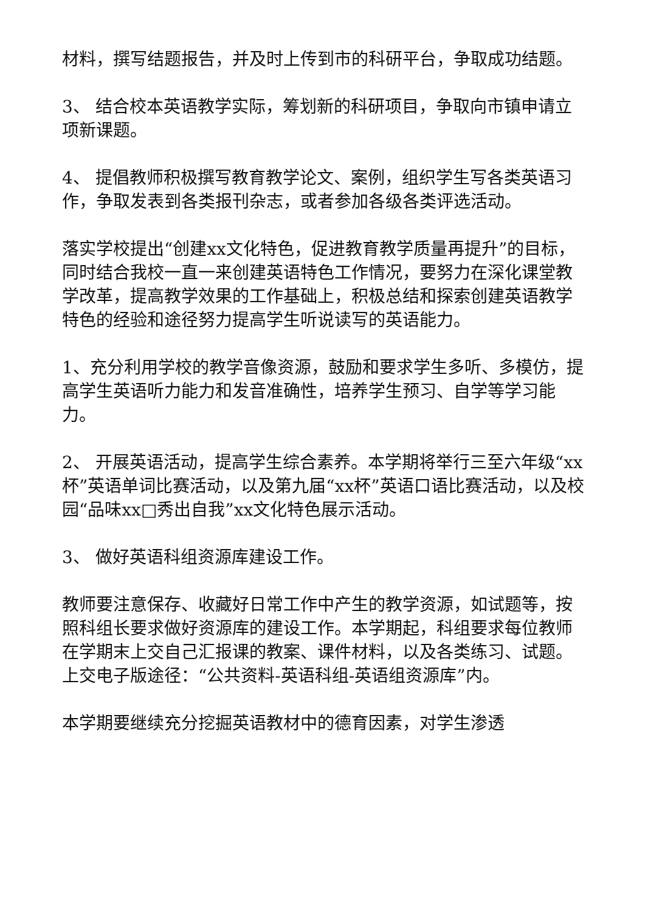材料，撰写结题报告，并及时上传到市的科研平台，争取成功结题。
3、 结合校本英语教学实际，筹划新的科研项目，争取向市镇申请立项新课题。
4、 提倡教师积极撰写教育教学论文、案例，组织学生写各类英语习作，争取发表到各类报刊杂志，或者参加各级各类评选活动。
落实学校提出“创建xx文化特色，促进教育教学质量再提升”的目标，同时结合我校一直一来创建英语特色工作情况，要努力在深化课堂教学改革，提高教学效果的工作基础上，积极总结和探索创建英语教学特色的经验和途径努力提高学生听说读写的英语能力。
1、充分利用学校的教学音像资源，鼓励和要求学生多听、多模仿，提高学生英语听力能力和发音准确性，培养学生预习、自学等学习能力。
2、 开展英语活动，提高学生综合素养。本学期将举行三至六年级“xx杯”英语单词比赛活动，以及第九届“xx杯”英语口语比赛活动，以及校园“品味xx□秀出自我”xx文化特色展示活动。
3、 做好英语科组资源库建设工作。
教师要注意保存、收藏好日常工作中产生的教学资源，如试题等，按照科组长要求做好资源库的建设工作。本学期起，科组要求每位教师在学期末上交自己汇报课的教案、课件材料，以及各类练习、试题。上交电子版途径：“公共资料-英语科组-英语组资源库”内。
本学期要继续充分挖掘英语教材中的德育因素，对学生渗透